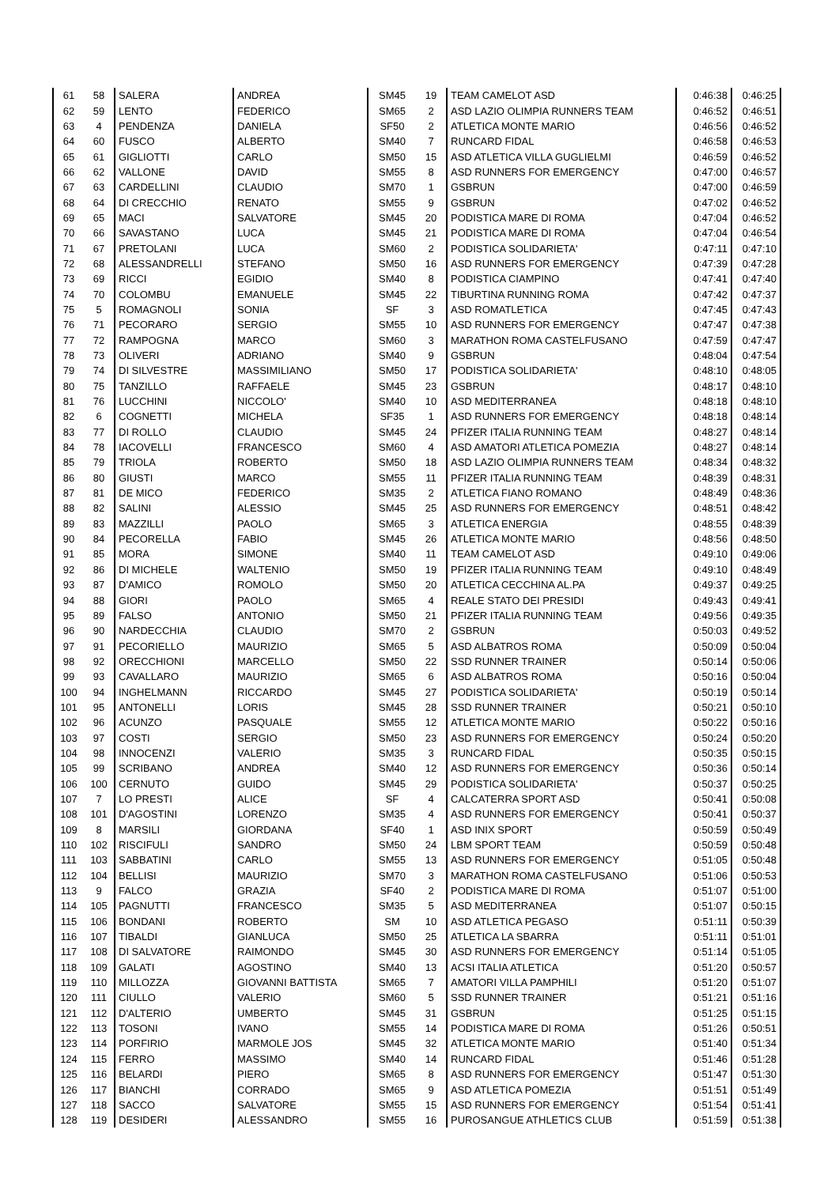| 61 | 58 | SALERA | ANDREA | SM45 | 19 | TEAM CAMELOT ASD | 0:46:38 | 0:46:25 |
| 62 | 59 | LENTO | FEDERICO | SM65 | 2 | ASD LAZIO OLIMPIA RUNNERS TEAM | 0:46:52 | 0:46:51 |
| 63 | 4 | PENDENZA | DANIELA | SF50 | 2 | ATLETICA MONTE MARIO | 0:46:56 | 0:46:52 |
| 64 | 60 | FUSCO | ALBERTO | SM40 | 7 | RUNCARD FIDAL | 0:46:58 | 0:46:53 |
| 65 | 61 | GIGLIOTTI | CARLO | SM50 | 15 | ASD ATLETICA VILLA GUGLIELMI | 0:46:59 | 0:46:52 |
| 66 | 62 | VALLONE | DAVID | SM55 | 8 | ASD RUNNERS FOR EMERGENCY | 0:47:00 | 0:46:57 |
| 67 | 63 | CARDELLINI | CLAUDIO | SM70 | 1 | GSBRUN | 0:47:00 | 0:46:59 |
| 68 | 64 | DI CRECCHIO | RENATO | SM55 | 9 | GSBRUN | 0:47:02 | 0:46:52 |
| 69 | 65 | MACI | SALVATORE | SM45 | 20 | PODISTICA MARE DI ROMA | 0:47:04 | 0:46:52 |
| 70 | 66 | SAVASTANO | LUCA | SM45 | 21 | PODISTICA MARE DI ROMA | 0:47:04 | 0:46:54 |
| 71 | 67 | PRETOLANI | LUCA | SM60 | 2 | PODISTICA SOLIDARIETA' | 0:47:11 | 0:47:10 |
| 72 | 68 | ALESSANDRELLI | STEFANO | SM50 | 16 | ASD RUNNERS FOR EMERGENCY | 0:47:39 | 0:47:28 |
| 73 | 69 | RICCI | EGIDIO | SM40 | 8 | PODISTICA CIAMPINO | 0:47:41 | 0:47:40 |
| 74 | 70 | COLOMBU | EMANUELE | SM45 | 22 | TIBURTINA RUNNING ROMA | 0:47:42 | 0:47:37 |
| 75 | 5 | ROMAGNOLI | SONIA | SF | 3 | ASD ROMATLETICA | 0:47:45 | 0:47:43 |
| 76 | 71 | PECORARO | SERGIO | SM55 | 10 | ASD RUNNERS FOR EMERGENCY | 0:47:47 | 0:47:38 |
| 77 | 72 | RAMPOGNA | MARCO | SM60 | 3 | MARATHON ROMA CASTELFUSANO | 0:47:59 | 0:47:47 |
| 78 | 73 | OLIVERI | ADRIANO | SM40 | 9 | GSBRUN | 0:48:04 | 0:47:54 |
| 79 | 74 | DI SILVESTRE | MASSIMILIANO | SM50 | 17 | PODISTICA SOLIDARIETA' | 0:48:10 | 0:48:05 |
| 80 | 75 | TANZILLO | RAFFAELE | SM45 | 23 | GSBRUN | 0:48:17 | 0:48:10 |
| 81 | 76 | LUCCHINI | NICCOLO' | SM40 | 10 | ASD MEDITERRANEA | 0:48:18 | 0:48:10 |
| 82 | 6 | COGNETTI | MICHELA | SF35 | 1 | ASD RUNNERS FOR EMERGENCY | 0:48:18 | 0:48:14 |
| 83 | 77 | DI ROLLO | CLAUDIO | SM45 | 24 | PFIZER ITALIA RUNNING TEAM | 0:48:27 | 0:48:14 |
| 84 | 78 | IACOVELLI | FRANCESCO | SM60 | 4 | ASD AMATORI ATLETICA POMEZIA | 0:48:27 | 0:48:14 |
| 85 | 79 | TRIOLA | ROBERTO | SM50 | 18 | ASD LAZIO OLIMPIA RUNNERS TEAM | 0:48:34 | 0:48:32 |
| 86 | 80 | GIUSTI | MARCO | SM55 | 11 | PFIZER ITALIA RUNNING TEAM | 0:48:39 | 0:48:31 |
| 87 | 81 | DE MICO | FEDERICO | SM35 | 2 | ATLETICA FIANO ROMANO | 0:48:49 | 0:48:36 |
| 88 | 82 | SALINI | ALESSIO | SM45 | 25 | ASD RUNNERS FOR EMERGENCY | 0:48:51 | 0:48:42 |
| 89 | 83 | MAZZILLI | PAOLO | SM65 | 3 | ATLETICA ENERGIA | 0:48:55 | 0:48:39 |
| 90 | 84 | PECORELLA | FABIO | SM45 | 26 | ATLETICA MONTE MARIO | 0:48:56 | 0:48:50 |
| 91 | 85 | MORA | SIMONE | SM40 | 11 | TEAM CAMELOT ASD | 0:49:10 | 0:49:06 |
| 92 | 86 | DI MICHELE | WALTENIO | SM50 | 19 | PFIZER ITALIA RUNNING TEAM | 0:49:10 | 0:48:49 |
| 93 | 87 | D'AMICO | ROMOLO | SM50 | 20 | ATLETICA CECCHINA AL.PA | 0:49:37 | 0:49:25 |
| 94 | 88 | GIORI | PAOLO | SM65 | 4 | REALE STATO DEI PRESIDI | 0:49:43 | 0:49:41 |
| 95 | 89 | FALSO | ANTONIO | SM50 | 21 | PFIZER ITALIA RUNNING TEAM | 0:49:56 | 0:49:35 |
| 96 | 90 | NARDECCHIA | CLAUDIO | SM70 | 2 | GSBRUN | 0:50:03 | 0:49:52 |
| 97 | 91 | PECORIELLO | MAURIZIO | SM65 | 5 | ASD ALBATROS ROMA | 0:50:09 | 0:50:04 |
| 98 | 92 | ORECCHIONI | MARCELLO | SM50 | 22 | SSD RUNNER TRAINER | 0:50:14 | 0:50:06 |
| 99 | 93 | CAVALLARO | MAURIZIO | SM65 | 6 | ASD ALBATROS ROMA | 0:50:16 | 0:50:04 |
| 100 | 94 | INGHELMANN | RICCARDO | SM45 | 27 | PODISTICA SOLIDARIETA' | 0:50:19 | 0:50:14 |
| 101 | 95 | ANTONELLI | LORIS | SM45 | 28 | SSD RUNNER TRAINER | 0:50:21 | 0:50:10 |
| 102 | 96 | ACUNZO | PASQUALE | SM55 | 12 | ATLETICA MONTE MARIO | 0:50:22 | 0:50:16 |
| 103 | 97 | COSTI | SERGIO | SM50 | 23 | ASD RUNNERS FOR EMERGENCY | 0:50:24 | 0:50:20 |
| 104 | 98 | INNOCENZI | VALERIO | SM35 | 3 | RUNCARD FIDAL | 0:50:35 | 0:50:15 |
| 105 | 99 | SCRIBANO | ANDREA | SM40 | 12 | ASD RUNNERS FOR EMERGENCY | 0:50:36 | 0:50:14 |
| 106 | 100 | CERNUTO | GUIDO | SM45 | 29 | PODISTICA SOLIDARIETA' | 0:50:37 | 0:50:25 |
| 107 | 7 | LO PRESTI | ALICE | SF | 4 | CALCATERRA SPORT ASD | 0:50:41 | 0:50:08 |
| 108 | 101 | D'AGOSTINI | LORENZO | SM35 | 4 | ASD RUNNERS FOR EMERGENCY | 0:50:41 | 0:50:37 |
| 109 | 8 | MARSILI | GIORDANA | SF40 | 1 | ASD INIX SPORT | 0:50:59 | 0:50:49 |
| 110 | 102 | RISCIFULI | SANDRO | SM50 | 24 | LBM SPORT TEAM | 0:50:59 | 0:50:48 |
| 111 | 103 | SABBATINI | CARLO | SM55 | 13 | ASD RUNNERS FOR EMERGENCY | 0:51:05 | 0:50:48 |
| 112 | 104 | BELLISI | MAURIZIO | SM70 | 3 | MARATHON ROMA CASTELFUSANO | 0:51:06 | 0:50:53 |
| 113 | 9 | FALCO | GRAZIA | SF40 | 2 | PODISTICA MARE DI ROMA | 0:51:07 | 0:51:00 |
| 114 | 105 | PAGNUTTI | FRANCESCO | SM35 | 5 | ASD MEDITERRANEA | 0:51:07 | 0:50:15 |
| 115 | 106 | BONDANI | ROBERTO | SM | 10 | ASD ATLETICA PEGASO | 0:51:11 | 0:50:39 |
| 116 | 107 | TIBALDI | GIANLUCA | SM50 | 25 | ATLETICA LA SBARRA | 0:51:11 | 0:51:01 |
| 117 | 108 | DI SALVATORE | RAIMONDO | SM45 | 30 | ASD RUNNERS FOR EMERGENCY | 0:51:14 | 0:51:05 |
| 118 | 109 | GALATI | AGOSTINO | SM40 | 13 | ACSI ITALIA ATLETICA | 0:51:20 | 0:50:57 |
| 119 | 110 | MILLOZZA | GIOVANNI BATTISTA | SM65 | 7 | AMATORI VILLA PAMPHILI | 0:51:20 | 0:51:07 |
| 120 | 111 | CIULLO | VALERIO | SM60 | 5 | SSD RUNNER TRAINER | 0:51:21 | 0:51:16 |
| 121 | 112 | D'ALTERIO | UMBERTO | SM45 | 31 | GSBRUN | 0:51:25 | 0:51:15 |
| 122 | 113 | TOSONI | IVANO | SM55 | 14 | PODISTICA MARE DI ROMA | 0:51:26 | 0:50:51 |
| 123 | 114 | PORFIRIO | MARMOLE JOS | SM45 | 32 | ATLETICA MONTE MARIO | 0:51:40 | 0:51:34 |
| 124 | 115 | FERRO | MASSIMO | SM40 | 14 | RUNCARD FIDAL | 0:51:46 | 0:51:28 |
| 125 | 116 | BELARDI | PIERO | SM65 | 8 | ASD RUNNERS FOR EMERGENCY | 0:51:47 | 0:51:30 |
| 126 | 117 | BIANCHI | CORRADO | SM65 | 9 | ASD ATLETICA POMEZIA | 0:51:51 | 0:51:49 |
| 127 | 118 | SACCO | SALVATORE | SM55 | 15 | ASD RUNNERS FOR EMERGENCY | 0:51:54 | 0:51:41 |
| 128 | 119 | DESIDERI | ALESSANDRO | SM55 | 16 | PUROSANGUE ATHLETICS CLUB | 0:51:59 | 0:51:38 |